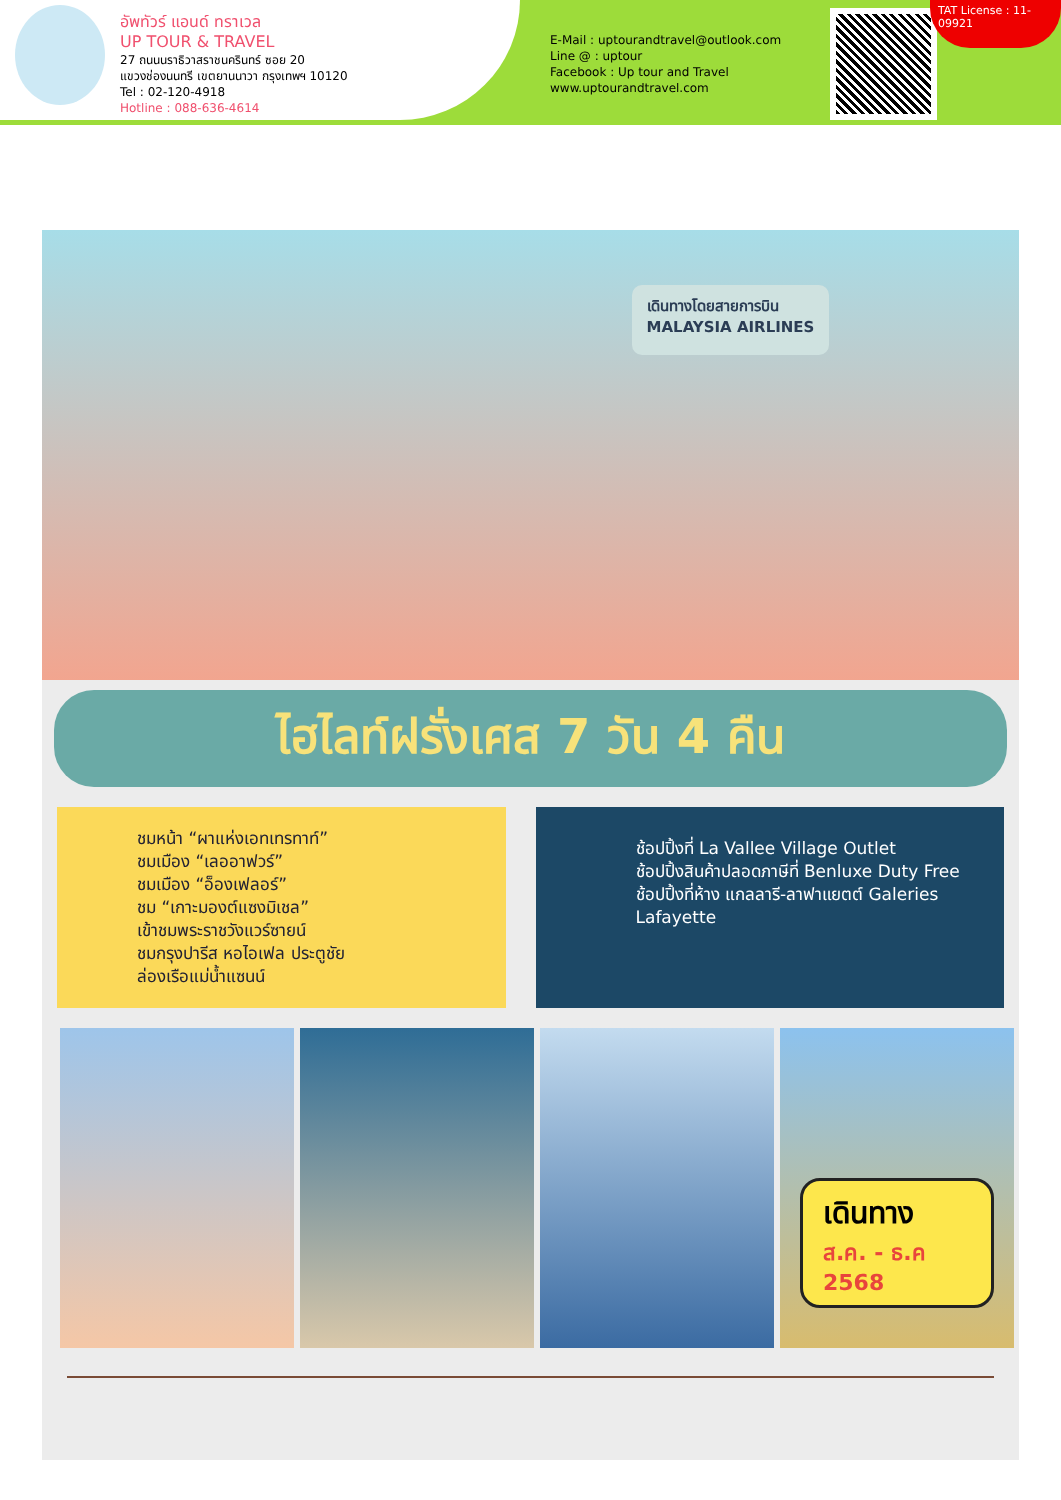อัพทัวร์ แอนด์ ทราเวล
UP TOUR & TRAVEL
27 ถนนนราธิวาสราชนครินทร์ ซอย 20
แขวงช่องนนทรี เขตยานนาวา กรุงเทพฯ 10120
Tel : 02-120-4918
Hotline : 088-636-4614
E-Mail : uptourandtravel@outlook.com
Line @ : uptour
Facebook : Up tour and Travel
www.uptourandtravel.com
TAT License : 11-09921
เดินทางโดยสายการบิน
MALAYSIA AIRLINES
ไฮไลท์ฝรั่งเศส 7 วัน 4 คืน
ชมหน้า “ผาแห่งเอทเทรทาท์”
ชมเมือง “เลออาฟวร์”
ชมเมือง “อ็องเฟลอร์”
ชม “เกาะมองต์แซงมิเชล”
เข้าชมพระราชวังแวร์ซายน์
ชมกรุงปารีส หอไอเฟล ประตูชัย
ล่องเรือแม่น้ำแซนน์
ช้อปปิ้งที่ La Vallee Village Outlet
ช้อปปิ้งสินค้าปลอดภาษีที่ Benluxe Duty Free
ช้อปปิ้งที่ห้าง แกลลารี-ลาฟาแยตต์ Galeries Lafayette
เดินทาง
ส.ค. - ธ.ค 2568